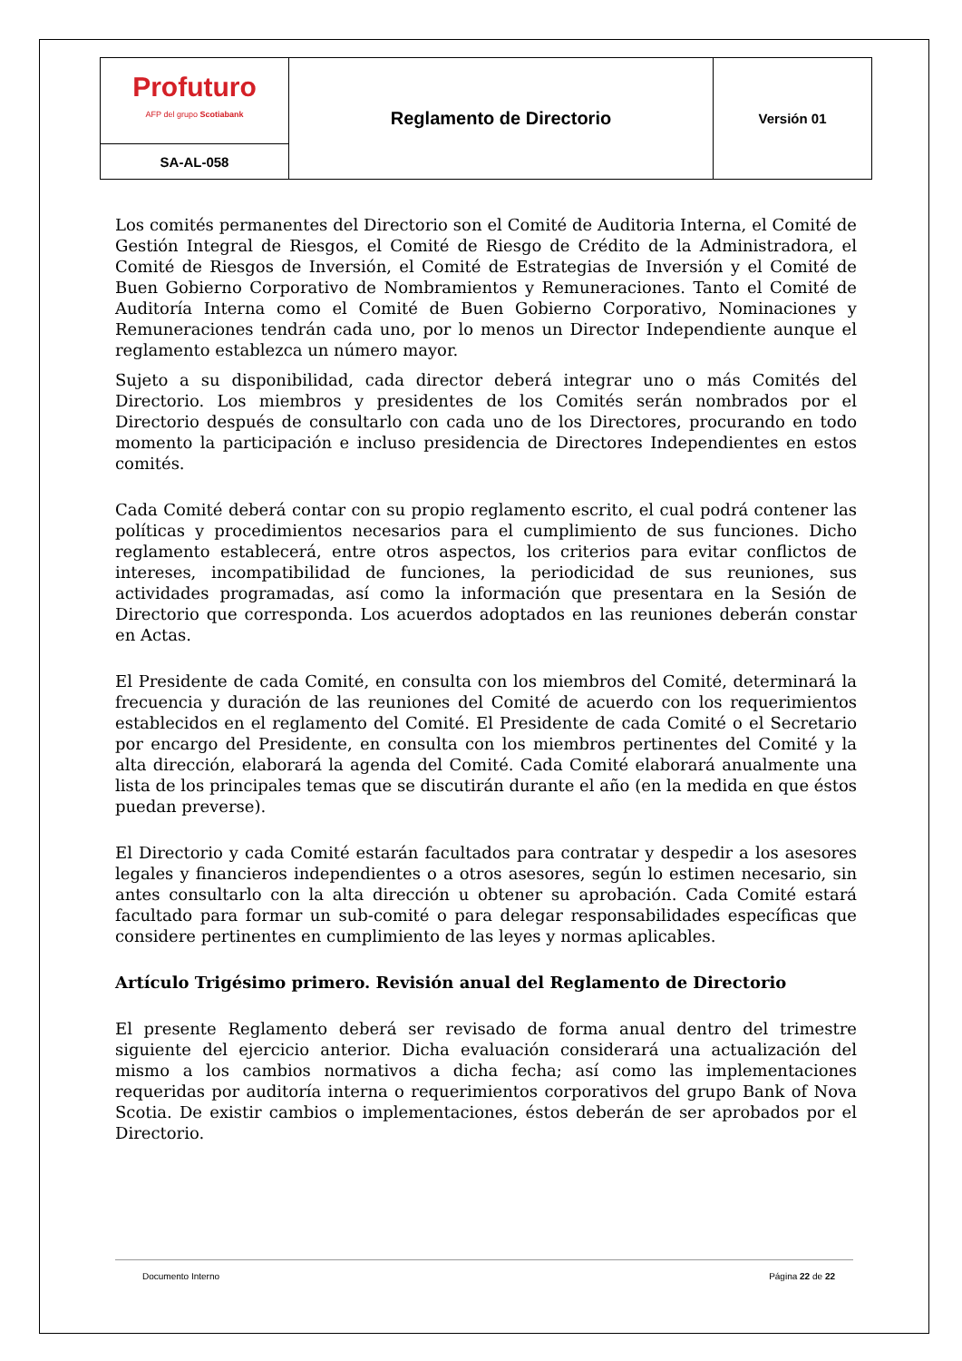| Profuturo AFP del grupo Scotiabank | Reglamento de Directorio | Versión 01 |
| SA-AL-058 | | |
Los comités permanentes del Directorio son el Comité de Auditoria Interna, el Comité de Gestión Integral de Riesgos, el Comité de Riesgo de Crédito de la Administradora, el Comité de Riesgos de Inversión, el Comité de Estrategias de Inversión y el Comité de Buen Gobierno Corporativo de Nombramientos y Remuneraciones. Tanto el Comité de Auditoría Interna como el Comité de Buen Gobierno Corporativo, Nominaciones y Remuneraciones tendrán cada uno, por lo menos un Director Independiente aunque el reglamento establezca un número mayor.
Sujeto a su disponibilidad, cada director deberá integrar uno o más Comités del Directorio. Los miembros y presidentes de los Comités serán nombrados por el Directorio después de consultarlo con cada uno de los Directores, procurando en todo momento la participación e incluso presidencia de Directores Independientes en estos comités.
Cada Comité deberá contar con su propio reglamento escrito, el cual podrá contener las políticas y procedimientos necesarios para el cumplimiento de sus funciones. Dicho reglamento establecerá, entre otros aspectos, los criterios para evitar conflictos de intereses, incompatibilidad de funciones, la periodicidad de sus reuniones, sus actividades programadas, así como la información que presentara en la Sesión de Directorio que corresponda. Los acuerdos adoptados en las reuniones deberán constar en Actas.
El Presidente de cada Comité, en consulta con los miembros del Comité, determinará la frecuencia y duración de las reuniones del Comité de acuerdo con los requerimientos establecidos en el reglamento del Comité. El Presidente de cada Comité o el Secretario por encargo del Presidente, en consulta con los miembros pertinentes del Comité y la alta dirección, elaborará la agenda del Comité. Cada Comité elaborará anualmente una lista de los principales temas que se discutirán durante el año (en la medida en que éstos puedan preverse).
El Directorio y cada Comité estarán facultados para contratar y despedir a los asesores legales y financieros independientes o a otros asesores, según lo estimen necesario, sin antes consultarlo con la alta dirección u obtener su aprobación. Cada Comité estará facultado para formar un sub-comité o para delegar responsabilidades específicas que considere pertinentes en cumplimiento de las leyes y normas aplicables.
Artículo Trigésimo primero. Revisión anual del Reglamento de Directorio
El presente Reglamento deberá ser revisado de forma anual dentro del trimestre siguiente del ejercicio anterior. Dicha evaluación considerará una actualización del mismo a los cambios normativos a dicha fecha; así como las implementaciones requeridas por auditoría interna o requerimientos corporativos del grupo Bank of Nova Scotia. De existir cambios o implementaciones, éstos deberán de ser aprobados por el Directorio.
Documento Interno Página 22 de 22